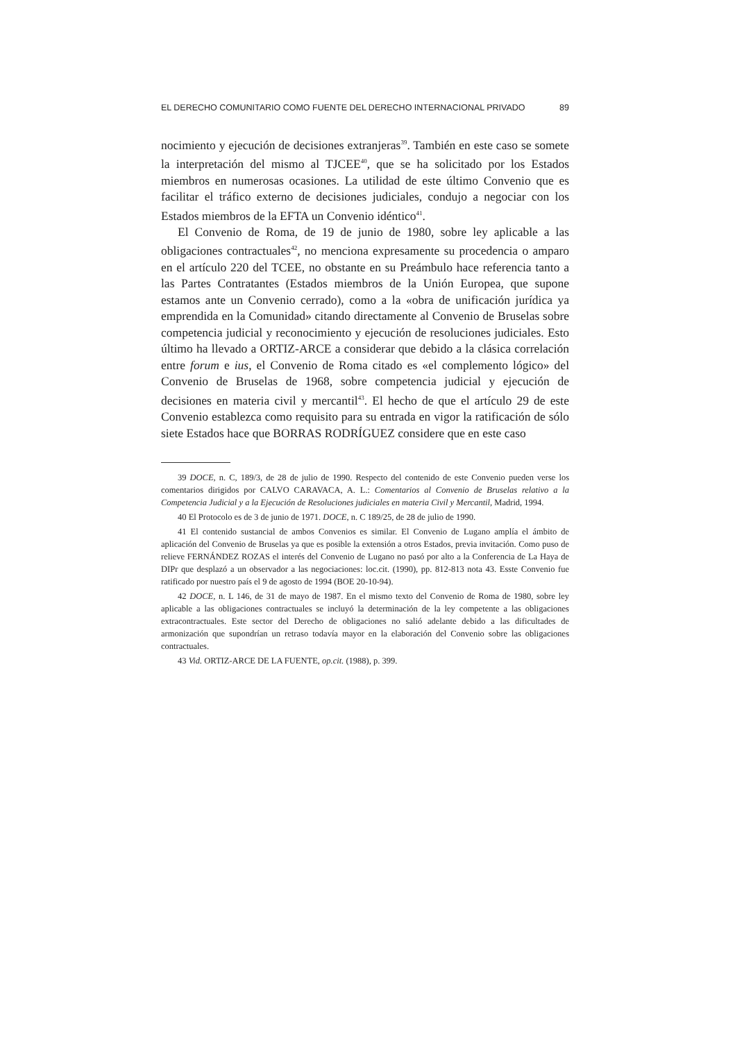EL DERECHO COMUNITARIO COMO FUENTE DEL DERECHO INTERNACIONAL PRIVADO 89
nocimiento y ejecución de decisiones extranjeras<sup>39</sup>. También en este caso se somete la interpretación del mismo al TJCEE<sup>40</sup>, que se ha solicitado por los Estados miembros en numerosas ocasiones. La utilidad de este último Convenio que es facilitar el tráfico externo de decisiones judiciales, condujo a negociar con los Estados miembros de la EFTA un Convenio idéntico<sup>41</sup>.
El Convenio de Roma, de 19 de junio de 1980, sobre ley aplicable a las obligaciones contractuales<sup>42</sup>, no menciona expresamente su procedencia o amparo en el artículo 220 del TCEE, no obstante en su Preámbulo hace referencia tanto a las Partes Contratantes (Estados miembros de la Unión Europea, que supone estamos ante un Convenio cerrado), como a la «obra de unificación jurídica ya emprendida en la Comunidad» citando directamente al Convenio de Bruselas sobre competencia judicial y reconocimiento y ejecución de resoluciones judiciales. Esto último ha llevado a ORTIZ-ARCE a considerar que debido a la clásica correlación entre forum e ius, el Convenio de Roma citado es «el complemento lógico» del Convenio de Bruselas de 1968, sobre competencia judicial y ejecución de decisiones en materia civil y mercantil<sup>43</sup>. El hecho de que el artículo 29 de este Convenio establezca como requisito para su entrada en vigor la ratificación de sólo siete Estados hace que BORRAS RODRÍGUEZ considere que en este caso
39 DOCE, n. C, 189/3, de 28 de julio de 1990. Respecto del contenido de este Convenio pueden verse los comentarios dirigidos por CALVO CARAVACA, A. L.: Comentarios al Convenio de Bruselas relativo a la Competencia Judicial y a la Ejecución de Resoluciones judiciales en materia Civil y Mercantil, Madrid, 1994.
40 El Protocolo es de 3 de junio de 1971. DOCE, n. C 189/25, de 28 de julio de 1990.
41 El contenido sustancial de ambos Convenios es similar. El Convenio de Lugano amplía el ámbito de aplicación del Convenio de Bruselas ya que es posible la extensión a otros Estados, previa invitación. Como puso de relieve FERNÁNDEZ ROZAS el interés del Convenio de Lugano no pasó por alto a la Conferencia de La Haya de DIPr que desplazó a un observador a las negociaciones: loc.cit. (1990), pp. 812-813 nota 43. Esste Convenio fue ratificado por nuestro país el 9 de agosto de 1994 (BOE 20-10-94).
42 DOCE, n. L 146, de 31 de mayo de 1987. En el mismo texto del Convenio de Roma de 1980, sobre ley aplicable a las obligaciones contractuales se incluyó la determinación de la ley competente a las obligaciones extracontractuales. Este sector del Derecho de obligaciones no salió adelante debido a las dificultades de armonización que supondrían un retraso todavía mayor en la elaboración del Convenio sobre las obligaciones contractuales.
43 Vid. ORTIZ-ARCE DE LA FUENTE, op.cit. (1988), p. 399.